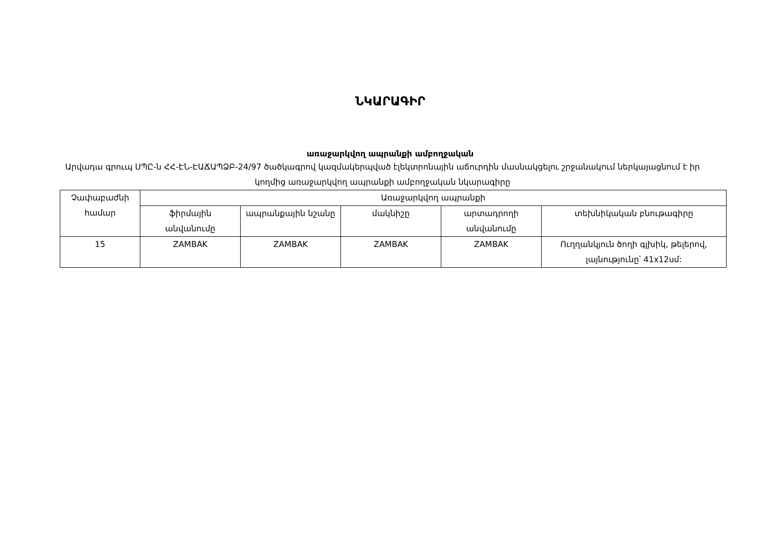ՆԿԱՐԱԳԻՐ
առաջարկվող ապրանքի ամբողջական
Արվադա գրուպ ՍՊԸ-ն ՀՀ-ԷՆ-ԷԱՃԱՊՁԲ-24/97 ծածկագրով կազմակերպված էլեկտրոնային աճուրդին մասնակցելու շրջանակում ներկայացնում է իր կողմից առաջարկվող ապրանքի ամբողջական նկարագիրը
| Չափաբաժնի համար | Առաջարկվող ապրանքի | | | | |
| --- | --- | --- | --- | --- | --- |
| | ֆիրմային անվանումը | ապրանքային նշանը | մակնիշը | արտադրողի անվանումը | տեխնիկական բնութագիրը |
| 15 | ZAMBAK | ZAMBAK | ZAMBAK | ZAMBAK | Ուղղանկյուն ծողի գլխիկ, թելերով, լայնությունը՝ 41x12սմ: |